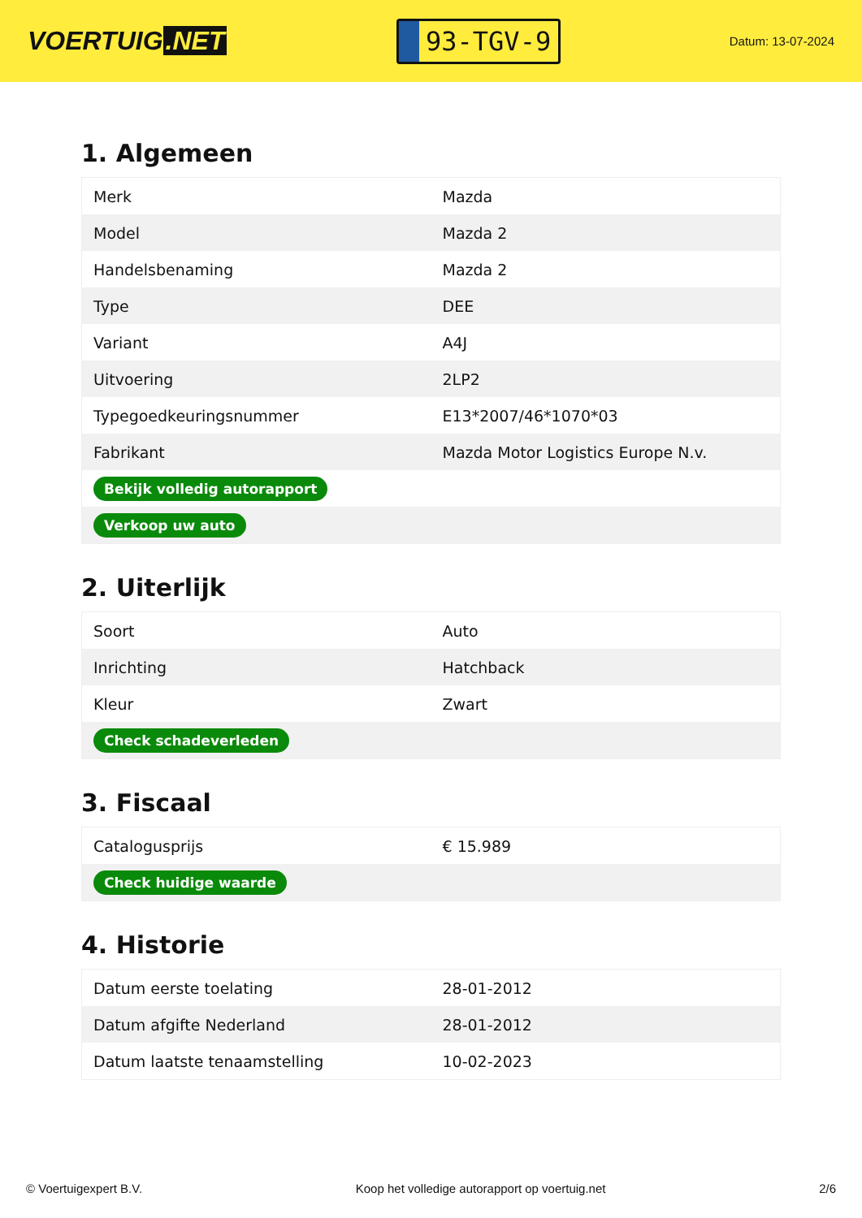VOERTUIG.NET
93-TGV-9
Datum: 13-07-2024
1. Algemeen
| Merk | Mazda |
| Model | Mazda 2 |
| Handelsbenaming | Mazda 2 |
| Type | DEE |
| Variant | A4J |
| Uitvoering | 2LP2 |
| Typegoedkeuringsnummer | E13*2007/46*1070*03 |
| Fabrikant | Mazda Motor Logistics Europe N.v. |
| Bekijk volledig autorapport | |
| Verkoop uw auto | |
2. Uiterlijk
| Soort | Auto |
| Inrichting | Hatchback |
| Kleur | Zwart |
| Check schadeverleden | |
3. Fiscaal
| Catalogusprijs | € 15.989 |
| Check huidige waarde | |
4. Historie
| Datum eerste toelating | 28-01-2012 |
| Datum afgifte Nederland | 28-01-2012 |
| Datum laatste tenaamstelling | 10-02-2023 |
© Voertuigexpert B.V. Koop het volledige autorapport op voertuig.net 2/6